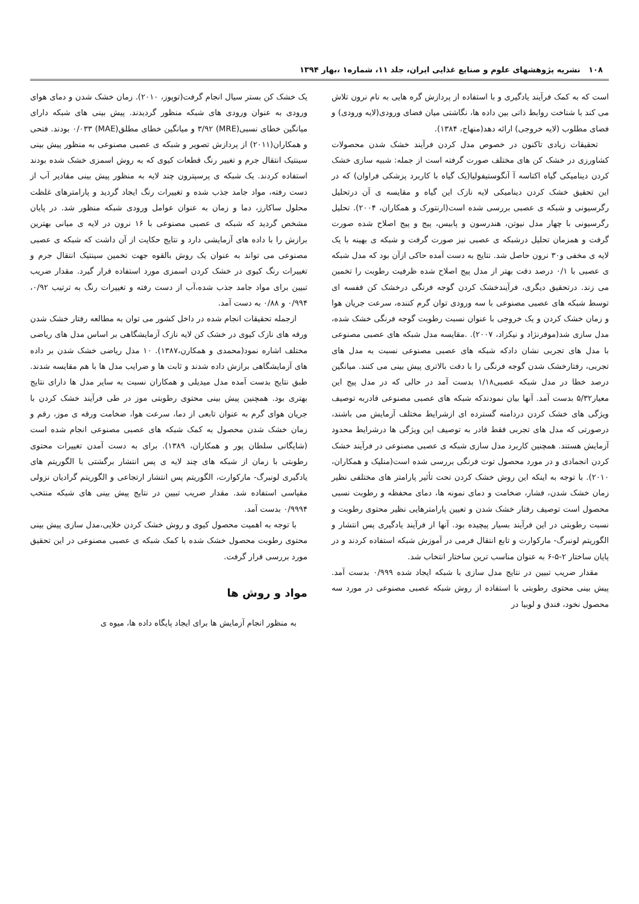۱۰۸ نشریه پژوهشهای علوم و صنایع غذایی ایران، جلد ۱۱، شماره۱ ،بهار ۱۳۹۴
است که به کمک فرآیند یادگیری و با استفاده از پردازش گره هایی به نام نرون تلاش می کند با شناخت روابط ذاتی بین داده ها، نگاشتی میان فضای ورودی(لایه ورودی) و فضای مطلوب (لایه خروجی) ارائه دهد(منهاج، ۱۳۸۴).
تحقیقات زیادی تاکنون در خصوص مدل کردن فرآیند خشک شدن محصولات کشاورزی در خشک کن های مختلف صورت گرفته است از جمله: شبیه سازی خشک کردن دینامیکی گیاه اکناسه آ آنگوستیفولیا(یک گیاه با کاربرد پزشکی فراوان) که در این تحقیق خشک کردن دینامیکی لایه نازک این گیاه و مقایسه ی آن درتحلیل رگرسیونی و شبکه ی عصبی بررسی شده است(ارنتورک و همکاران، ۲۰۰۴). تحلیل رگرسیونی با چهار مدل نیوتن، هندرسون و پابیس، پیج و پیج اصلاح شده صورت گرفت و همزمان تحلیل درشبکه ی عصبی نیز صورت گرفت و شبکه ی بهینه با یک لایه ی مخفی و۳۰ نرون حاصل شد. نتایج به دست آمده حاکی ازآن بود که مدل شبکه ی عصبی با ۰/۱ درصد دقت بهتر از مدل پیج اصلاح شده ظرفیت رطوبت را تخمین می زند. درتحقیق دیگری، فرآیندخشک کردن گوجه فرنگی درخشک کن قفسه ای توسط شبکه های عصبی مصنوعی با سه ورودی توان گرم کننده، سرعت جریان هوا و زمان خشک کردن و یک خروجی با عنوان نسبت رطوبت گوجه فرنگی خشک شده، مدل سازی شد(موقرنژاد و نیکزاد، ۲۰۰۷). .مقایسه مدل شبکه های عصبی مصنوعی با مدل های تجربی نشان دادکه شبکه های عصبی مصنوعی نسبت به مدل های تجربی، رفتارخشک شدن گوجه فرنگی را با دقت بالاتری پیش بینی می کنند. میانگین درصد خطا در مدل شبکه عصبی۱/۱۸ بدست آمد در حالی که در مدل پیج این معیار۵/۳۲ بدست آمد. آنها بیان نمودندکه شبکه های عصبی مصنوعی قادربه توصیف ویژگی های خشک کردن دردامنه گسترده ای ازشرایط مختلف آزمایش می باشند، درصورتی که مدل های تجربی فقط قادر به توصیف این ویژگی ها درشرایط محدود آزمایش هستند. همچنین کاربرد مدل سازی شبکه ی عصبی مصنوعی در فرآیند خشک کردن انجمادی و در مورد محصول توت فرنگی بررسی شده است(منلیک و همکاران، ۲۰۱۰). با توجه به اینکه این روش خشک کردن تحت تأثیر پارامتر های مختلفی نظیر زمان خشک شدن، فشار، ضخامت و دمای نمونه ها، دمای محفظه و رطوبت نسبی محصول است توصیف رفتار خشک شدن و تعیین پارامترهایی نظیر محتوی رطوبت و نسبت رطوبتی در این فرآیند بسیار پیچیده بود. آنها از فرآیند یادگیری پس انتشار و الگوریتم لونبرگ- مارکوارت و تابع انتقال فرمی در آموزش شبکه استفاده کردند و در پایان ساختار ۲-۵-۶ به عنوان مناسب ترین ساختار انتخاب شد.
مقدار ضریب تبیین در نتایج مدل سازی با شبکه ایجاد شده ۰/۹۹۹ بدست آمد. پیش بینی محتوی رطوبتی با استفاده از روش شبکه عصبی مصنوعی در مورد سه محصول نخود، فندق و لوبیا در
یک خشک کن بستر سیال انجام گرفت(توپوز، ۲۰۱۰). زمان خشک شدن و دمای هوای ورودی به عنوان ورودی های شبکه منظور گردیدند. پیش بینی های شبکه دارای میانگین خطای نسبی(MRE) ۳/۹۲ و میانگین خطای مطلق(MAE) ۰/۰۳۳ بودند. فتحی و همکاران(۲۰۱۱) از پردازش تصویر و شبکه ی عصبی مصنوعی به منظور پیش بینی سینتیک انتقال جرم و تغییر رنگ قطعات کیوی که به روش اسمزی خشک شده بودند استفاده کردند. یک شبکه ی پرسپترون چند لایه به منظور پیش بینی مقادیر آب از دست رفته، مواد جامد جذب شده و تغییرات رنگ ایجاد گردید و پارامترهای غلظت محلول ساکارز، دما و زمان به عنوان عوامل ورودی شبکه منظور شد. در پایان مشخص گردید که شبکه ی عصبی مصنوعی با ۱۶ نرون در لایه ی میانی بهترین برازش را با داده های آزمایشی دارد و نتایج حکایت از آن داشت که شبکه ی عصبی مصنوعی می تواند به عنوان یک روش بالقوه جهت تخمین سینتیک انتقال جرم و تغییرات رنگ کیوی در خشک کردن اسمزی مورد استفاده قرار گیرد. مقدار ضریب تبیین برای مواد جامد جذب شده،آب از دست رفته و تغییرات رنگ به ترتیب ۰/۹۲، ۰/۹۹۴ و ۰/۸۸ به دست آمد.
ازجمله تحقیقات انجام شده در داخل کشور می توان به مطالعه رفتار خشک شدن ورقه های نازک کیوی در خشک کن لایه نازک آزمایشگاهی بر اساس مدل های ریاضی مختلف اشاره نمود(محمدی و همکارن،۱۳۸۷). ۱۰ مدل ریاضی خشک شدن بر داده های آزمایشگاهی برازش داده شدند و ثابت ها و ضرایب مدل ها با هم مقایسه شدند. طبق نتایج بدست آمده مدل میدیلی و همکاران نسبت به سایر مدل ها دارای نتایج بهتری بود. همچنین پیش بینی محتوی رطوبتی موز در طی فرآیند خشک کردن با جریان هوای گرم به عنوان تابعی از دما، سرعت هوا، ضخامت ورقه ی موز، رقم و زمان خشک شدن محصول به کمک شبکه های عصبی مصنوعی انجام شده است (شایگانی سلطان پور و همکاران، ۱۳۸۹). برای به دست آمدن تغییرات محتوی رطوبتی با زمان از شبکه های چند لایه ی پس انتشار برگشتی با الگوریتم های یادگیری لونبرگ- مارکوارت، الگوریتم پس انتشار ارتجاعی و الگوریتم گرادیان نزولی مقیاسی استفاده شد. مقدار ضریب تبیین در نتایج پیش بینی های شبکه منتخب ۰/۹۹۹۴ بدست آمد.
با توجه به اهمیت محصول کیوی و روش خشک کردن خلایی،مدل سازی پیش بینی محتوی رطوبت محصول خشک شده با کمک شبکه ی عصبی مصنوعی در این تحقیق مورد بررسی قرار گرفت.
مواد و روش ها
به منظور انجام آزمایش ها برای ایجاد پایگاه داده ها، میوه ی